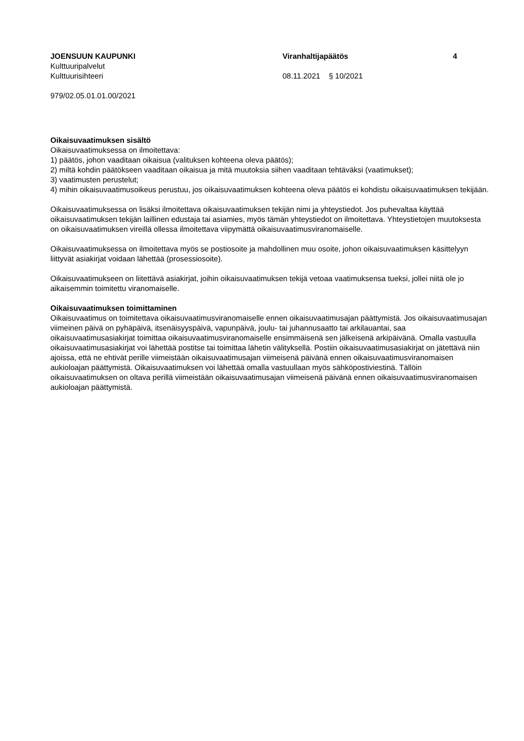JOENSUUN KAUPUNKI Viranhaltijapäätös 4
Kulttuuripalvelut
Kulttuurisihteeri 08.11.2021 § 10/2021
979/02.05.01.01.00/2021
Oikaisuvaatimuksen sisältö
Oikaisuvaatimuksessa on ilmoitettava:
1) päätös, johon vaaditaan oikaisua (valituksen kohteena oleva päätös);
2) miltä kohdin päätökseen vaaditaan oikaisua ja mitä muutoksia siihen vaaditaan tehtäväksi (vaatimukset);
3) vaatimusten perustelut;
4) mihin oikaisuvaatimusoikeus perustuu, jos oikaisuvaatimuksen kohteena oleva päätös ei kohdistu oikaisuvaatimuksen tekijään.
Oikaisuvaatimuksessa on lisäksi ilmoitettava oikaisuvaatimuksen tekijän nimi ja yhteystiedot. Jos puhevaltaa käyttää oikaisuvaatimuksen tekijän laillinen edustaja tai asiamies, myös tämän yhteystiedot on ilmoitettava. Yhteystietojen muutoksesta on oikaisuvaatimuksen vireillä ollessa ilmoitettava viipymättä oikaisuvaatimusviranomaiselle.
Oikaisuvaatimuksessa on ilmoitettava myös se postiosoite ja mahdollinen muu osoite, johon oikaisuvaatimuksen käsittelyyn liittyvät asiakirjat voidaan lähettää (prosessiosoite).
Oikaisuvaatimukseen on liitettävä asiakirjat, joihin oikaisuvaatimuksen tekijä vetoaa vaatimuksensa tueksi, jollei niitä ole jo aikaisemmin toimitettu viranomaiselle.
Oikaisuvaatimuksen toimittaminen
Oikaisuvaatimus on toimitettava oikaisuvaatimusviranomaiselle ennen oikaisuvaatimusajan päättymistä. Jos oikaisuvaatimusajan viimeinen päivä on pyhäpäivä, itsenäisyyspäivä, vapunpäivä, joulu- tai juhannusaatto tai arkilauantai, saa oikaisuvaatimusasiakirjat toimittaa oikaisuvaatimusviranomaiselle ensimmäisenä sen jälkeisenä arkipäivänä. Omalla vastuulla oikaisuvaatimusasiakirjat voi lähettää postitse tai toimittaa lähetin välityksellä. Postiin oikaisuvaatimusasiakirjat on jätettävä niin ajoissa, että ne ehtivät perille viimeistään oikaisuvaatimusajan viimeisenä päivänä ennen oikaisuvaatimusviranomaisen aukioloajan päättymistä. Oikaisuvaatimuksen voi lähettää omalla vastuullaan myös sähköpostiviestinä. Tällöin oikaisuvaatimuksen on oltava perillä viimeistään oikaisuvaatimusajan viimeisenä päivänä ennen oikaisuvaatimusviranomaisen aukioloajan päättymistä.